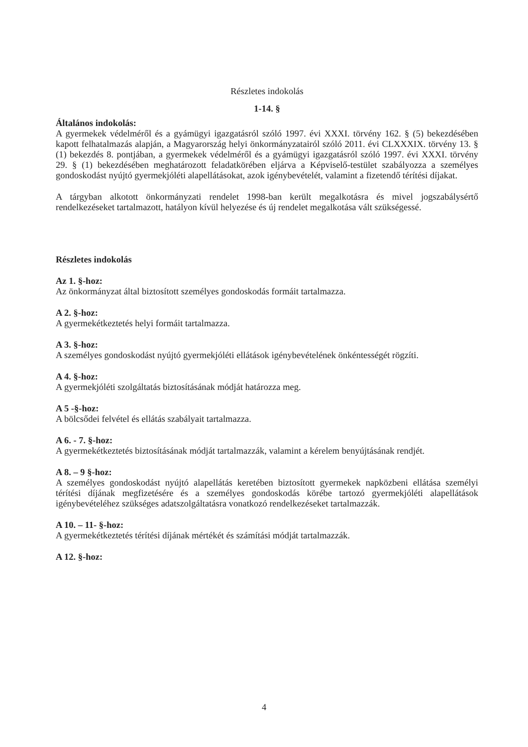Részletes indokolás
1-14. §
Általános indokolás:
A gyermekek védelméről és a gyámügyi igazgatásról szóló 1997. évi XXXI. törvény 162. § (5) bekezdésében kapott felhatalmazás alapján, a Magyarország helyi önkormányzatairól szóló 2011. évi CLXXXIX. törvény 13. § (1) bekezdés 8. pontjában, a gyermekek védelméről és a gyámügyi igazgatásról szóló 1997. évi XXXI. törvény 29. § (1) bekezdésében meghatározott feladatkörében eljárva a Képviselő-testület szabályozza a személyes gondoskodást nyújtó gyermekjóléti alapellátásokat, azok igénybevételét, valamint a fizetendő térítési díjakat.
A tárgyban alkotott önkormányzati rendelet 1998-ban került megalkotásra és mivel jogszabálysértő rendelkezéseket tartalmazott, hatályon kívül helyezése és új rendelet megalkotása vált szükségessé.
Részletes indokolás
Az 1. §-hoz:
Az önkormányzat által biztosított személyes gondoskodás formáit tartalmazza.
A 2. §-hoz:
A gyermekétkeztetés helyi formáit tartalmazza.
A 3. §-hoz:
A személyes gondoskodást nyújtó gyermekjóléti ellátások igénybevételének önkéntességét rögzíti.
A 4. §-hoz:
A gyermekjóléti szolgáltatás biztosításának módját határozza meg.
A 5 -§-hoz:
A bölcsődei felvétel és ellátás szabályait tartalmazza.
A 6. - 7. §-hoz:
A gyermekétkeztetés biztosításának módját tartalmazzák, valamint a kérelem benyújtásának rendjét.
A 8. – 9 §-hoz:
A személyes gondoskodást nyújtó alapellátás keretében biztosított gyermekek napközbeni ellátása személyi térítési díjának megfizetésére és a személyes gondoskodás körébe tartozó gyermekjóléti alapellátások igénybevételéhez szükséges adatszolgáltatásra vonatkozó rendelkezéseket tartalmazzák.
A 10. – 11- §-hoz:
A gyermekétkeztetés térítési díjának mértékét és számítási módját tartalmazzák.
A 12. §-hoz:
4